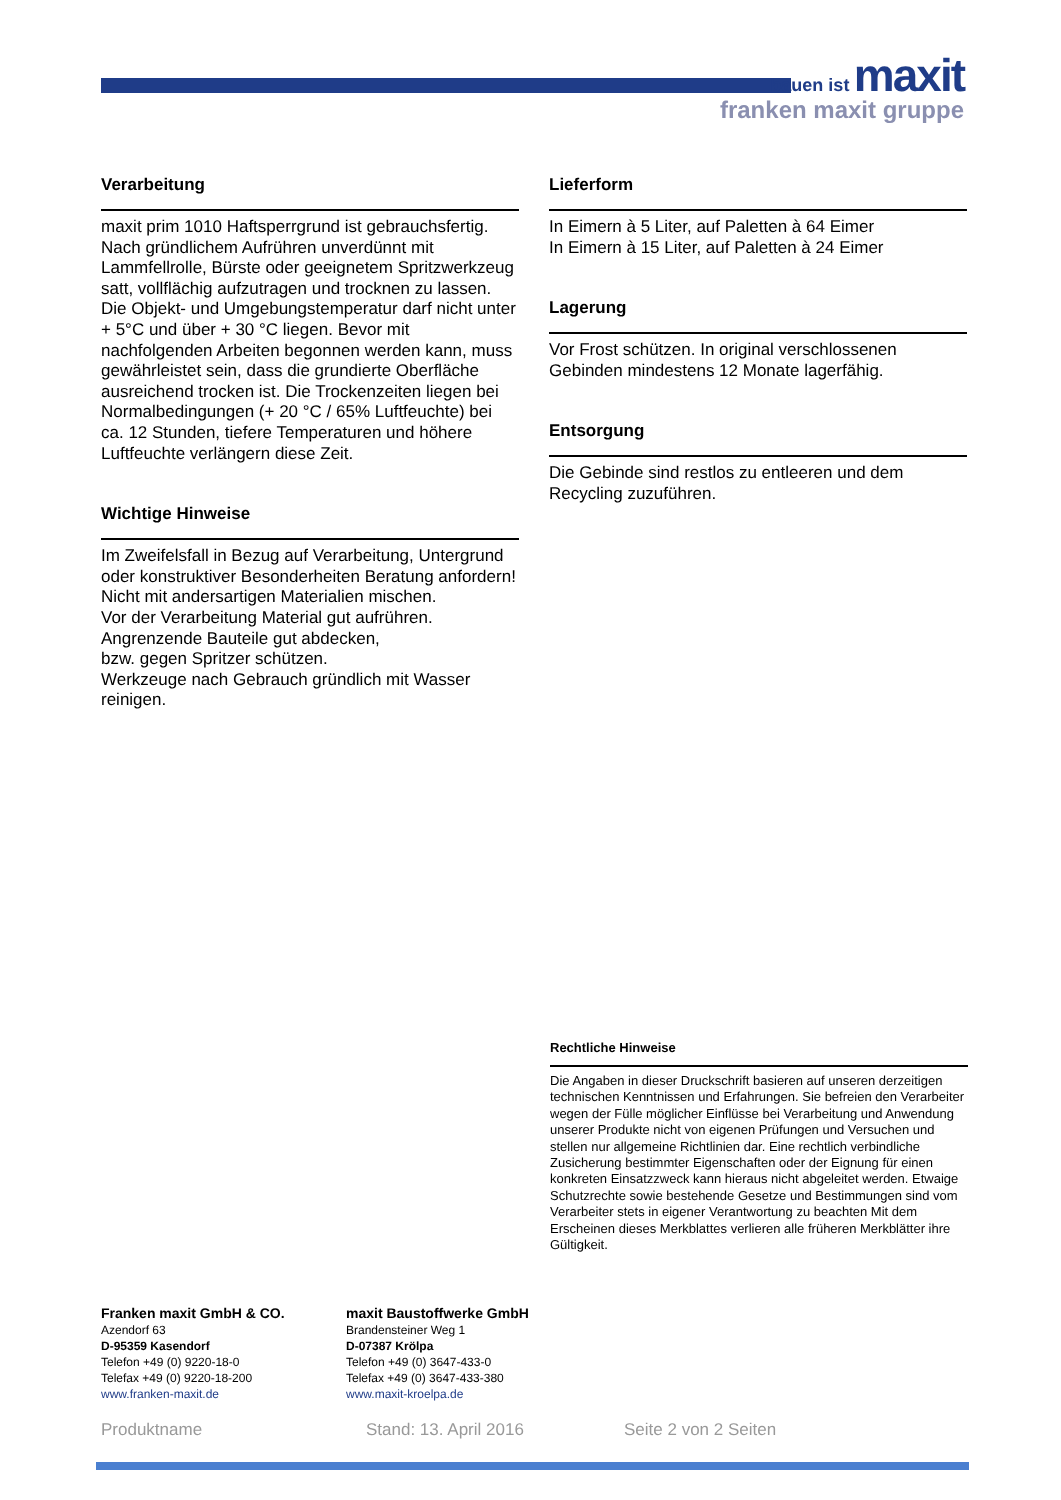bauen ist maxit
franken maxit gruppe
Verarbeitung
maxit prim 1010 Haftsperrgrund ist gebrauchsfertig. Nach gründlichem Aufrühren unverdünnt mit Lammfellrolle, Bürste oder geeignetem Spritzwerkzeug satt, vollflächig aufzutragen und trocknen zu lassen. Die Objekt- und Umgebungstemperatur darf nicht unter + 5°C und über + 30 °C liegen. Bevor mit nachfolgenden Arbeiten begonnen werden kann, muss gewährleistet sein, dass die grundierte Oberfläche ausreichend trocken ist. Die Trockenzeiten liegen bei Normalbedingungen (+ 20 °C / 65% Luftfeuchte) bei ca. 12 Stunden, tiefere Temperaturen und höhere Luftfeuchte verlängern diese Zeit.
Wichtige Hinweise
Im Zweifelsfall in Bezug auf Verarbeitung, Untergrund oder konstruktiver Besonderheiten Beratung anfordern!
Nicht mit andersartigen Materialien mischen.
Vor der Verarbeitung Material gut aufrühren.
Angrenzende Bauteile gut abdecken,
bzw. gegen Spritzer schützen.
Werkzeuge nach Gebrauch gründlich mit Wasser reinigen.
Lieferform
In Eimern à 5 Liter, auf Paletten à 64 Eimer
In Eimern à 15 Liter, auf Paletten à 24 Eimer
Lagerung
Vor Frost schützen. In original verschlossenen Gebinden mindestens 12 Monate lagerfähig.
Entsorgung
Die Gebinde sind restlos zu entleeren und dem Recycling zuzuführen.
Rechtliche Hinweise
Die Angaben in dieser Druckschrift basieren auf unseren derzeitigen technischen Kenntnissen und Erfahrungen. Sie befreien den Verarbeiter wegen der Fülle möglicher Einflüsse bei Verarbeitung und Anwendung unserer Produkte nicht von eigenen Prüfungen und Versuchen und stellen nur allgemeine Richtlinien dar. Eine rechtlich verbindliche Zusicherung bestimmter Eigenschaften oder der Eignung für einen konkreten Einsatzzweck kann hieraus nicht abgeleitet werden. Etwaige Schutzrechte sowie bestehende Gesetze und Bestimmungen sind vom Verarbeiter stets in eigener Verantwortung zu beachten Mit dem Erscheinen dieses Merkblattes verlieren alle früheren Merkblätter ihre Gültigkeit.
Franken maxit GmbH & CO.
Azendorf 63
D-95359 Kasendorf
Telefon +49 (0) 9220-18-0
Telefax +49 (0) 9220-18-200
www.franken-maxit.de
maxit Baustoffwerke GmbH
Brandensteiner Weg 1
D-07387 Krölpa
Telefon +49 (0) 3647-433-0
Telefax +49 (0) 3647-433-380
www.maxit-kroelpa.de
Produktname Stand: 13. April 2016 Seite 2 von 2 Seiten